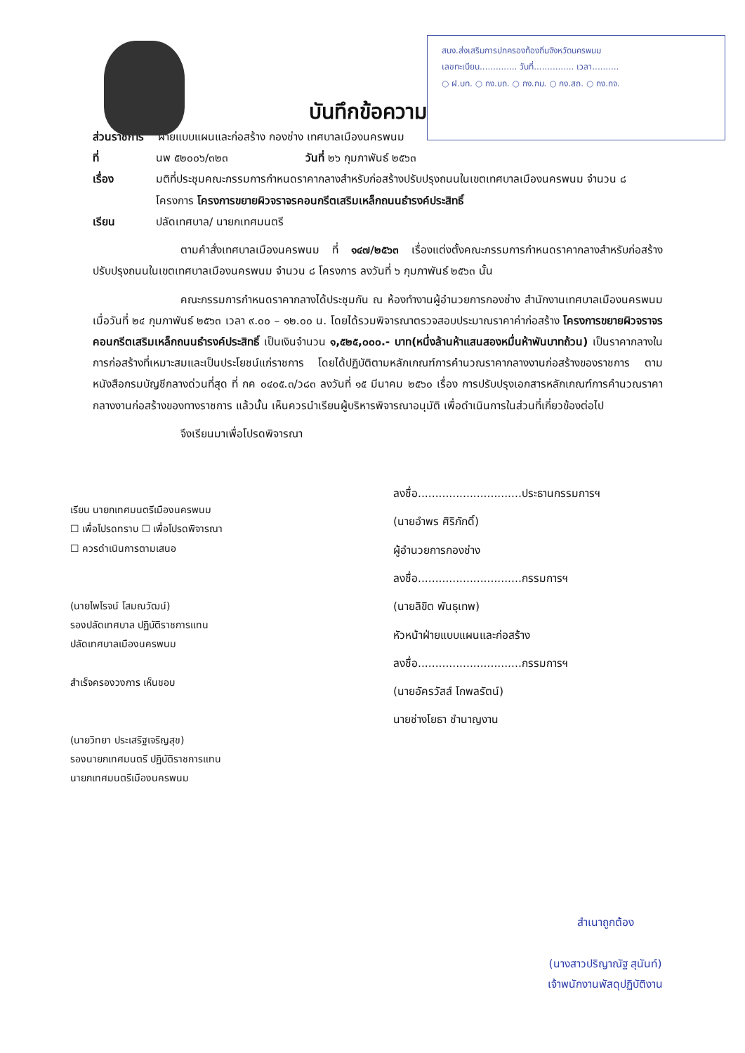สนง.ส่งเสริมการปกครองท้องถิ่นจังหวัดนครพนม
เลขทะเบียน.............. วันที่............... เวลา..........
○ ฝ.บท. ○ กง.บถ. ○ กง.กม. ○ กง.สถ. ○ กง.กจ.
บันทึกข้อความ
ส่วนราชการ ฝ่ายแบบแผนและก่อสร้าง กองช่าง เทศบาลเมืองนครพนม
ที่ นพ ๕๒๐๐๖/๓๒๓ วันที่ ๒๖ กุมภาพันธ์ ๒๕๖๓
เรื่อง มติที่ประชุมคณะกรรมการกำหนดราคากลางสำหรับก่อสร้างปรับปรุงถนนในเขตเทศบาลเมืองนครพนม จำนวน ๘ โครงการ โครงการขยายผิวจราจรคอนกรีตเสริมเหล็กถนนธำรงค์ประสิทธิ์
เรียน ปลัดเทศบาล/ นายกเทศมนตรี
ตามคำสั่งเทศบาลเมืองนครพนม ที่ ๑๔๗/๒๕๖๓ เรื่องแต่งตั้งคณะกรรมการกำหนดราคากลางสำหรับก่อสร้างปรับปรุงถนนในเขตเทศบาลเมืองนครพนม จำนวน ๘ โครงการ ลงวันที่ ๖ กุมภาพันธ์ ๒๕๖๓ นั้น
คณะกรรมการกำหนดราคากลางได้ประชุมกัน ณ ห้องทำงานผู้อำนวยการกองช่าง สำนักงานเทศบาลเมืองนครพนม เมื่อวันที่ ๒๔ กุมภาพันธ์ ๒๕๖๓ เวลา ๙.๐๐ – ๑๒.๐๐ น. โดยได้รวมพิจารณาตรวจสอบประมาณราคาค่าก่อสร้าง โครงการขยายผิวจราจรคอนกรีตเสริมเหล็กถนนธำรงค์ประสิทธิ์ เป็นเงินจำนวน ๑,๕๒๕,๐๐๐.- บาท(หนึ่งล้านห้าแสนสองหมื่นห้าพันบาทถ้วน) เป็นราคากลางในการก่อสร้างที่เหมาะสมและเป็นประโยชน์แก่ราชการ โดยได้ปฏิบัติตามหลักเกณฑ์การคำนวณราคากลางงานก่อสร้างของราชการ ตามหนังสือกรมบัญชีกลางด่วนที่สุด ที่ กค ๐๔๐๕.๓/ว๘๓ ลงวันที่ ๑๕ มีนาคม ๒๕๖๐ เรื่อง การปรับปรุงเอกสารหลักเกณฑ์การคำนวณราคากลางงานก่อสร้างของทางราชการ แล้วนั้น เห็นควรนำเรียนผู้บริหารพิจารณาอนุมัติ เพื่อดำเนินการในส่วนที่เกี่ยวข้องต่อไป
จึงเรียนมาเพื่อโปรดพิจารณา
เรียน นายกเทศมนตรีเมืองนครพนม
☐ เพื่อโปรดทราบ ☐ เพื่อโปรดพิจารณา
☐ ควรดำเนินการตามเสนอ
(นายไพโรจน์ โสมณวัฒน์)
รองปลัดเทศบาล ปฏิบัติราชการแทน
ปลัดเทศบาลเมืองนครพนม
สำเร็จครองวงการ เห็นชอบ
(นายวิทยา ประเสริฐเจริญสุข)
รองนายกเทศมนตรี ปฏิบัติราชการแทน
นายกเทศมนตรีเมืองนครพนม
ลงชื่อ..............................ประธานกรรมการฯ
(นายอำพร ศิริภักดิ์)
ผู้อำนวยการกองช่าง
ลงชื่อ..............................กรรมการฯ
(นายลิขิต พันธุเทพ)
หัวหน้าฝ่ายแบบแผนและก่อสร้าง
ลงชื่อ..............................กรรมการฯ
(นายอัครวัสส์ โกพลรัตน์)
นายช่างโยธา ชำนาญงาน
สำเนาถูกต้อง
(นางสาวปริญาณัฐ สุนันท์)
เจ้าพนักงานพัสดุปฏิบัติงาน